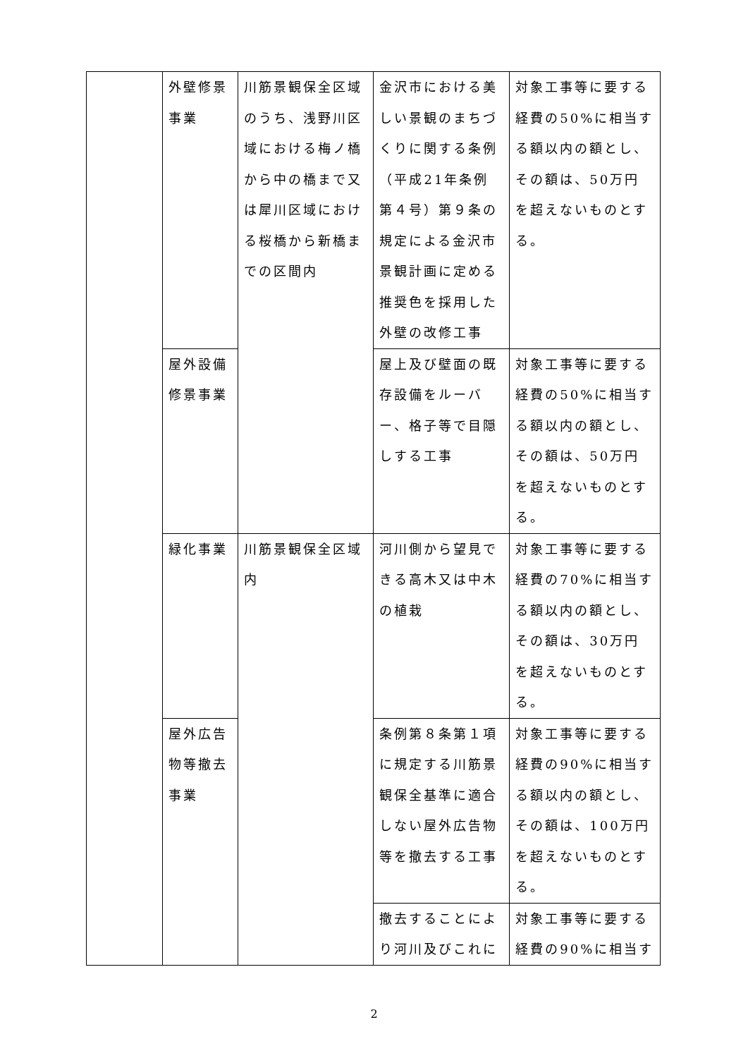| | 外壁修景事業 | 川筋景観保全区域のうち、浅野川区域における梅ノ橋から中の橋まで又は犀川区域における桜橋から新橋までの区間内 | 金沢市における美しい景観のまちづくりに関する条例（平成21年条例第４号）第９条の規定による金沢市景観計画に定める推奨色を採用した外壁の改修工事 | 対象工事等に要する経費の50%に相当する額以内の額とし、その額は、50万円を超えないものとする。 |
| | 屋外設備修景事業 | | 屋上及び壁面の既存設備をルーバー、格子等で目隠しする工事 | 対象工事等に要する経費の50%に相当する額以内の額とし、その額は、50万円を超えないものとする。 |
| | 緑化事業 | 川筋景観保全区域内 | 河川側から望見できる高木又は中木の植栽 | 対象工事等に要する経費の70%に相当する額以内の額とし、その額は、30万円を超えないものとする。 |
| | 屋外広告物等撤去事業 | | 条例第８条第１項に規定する川筋景観保全基準に適合しない屋外広告物等を撤去する工事 | 対象工事等に要する経費の90%に相当する額以内の額とし、その額は、100万円を超えないものとする。 |
| | | | 撤去することにより河川及びこれに | 対象工事等に要する経費の90%に相当す |
2